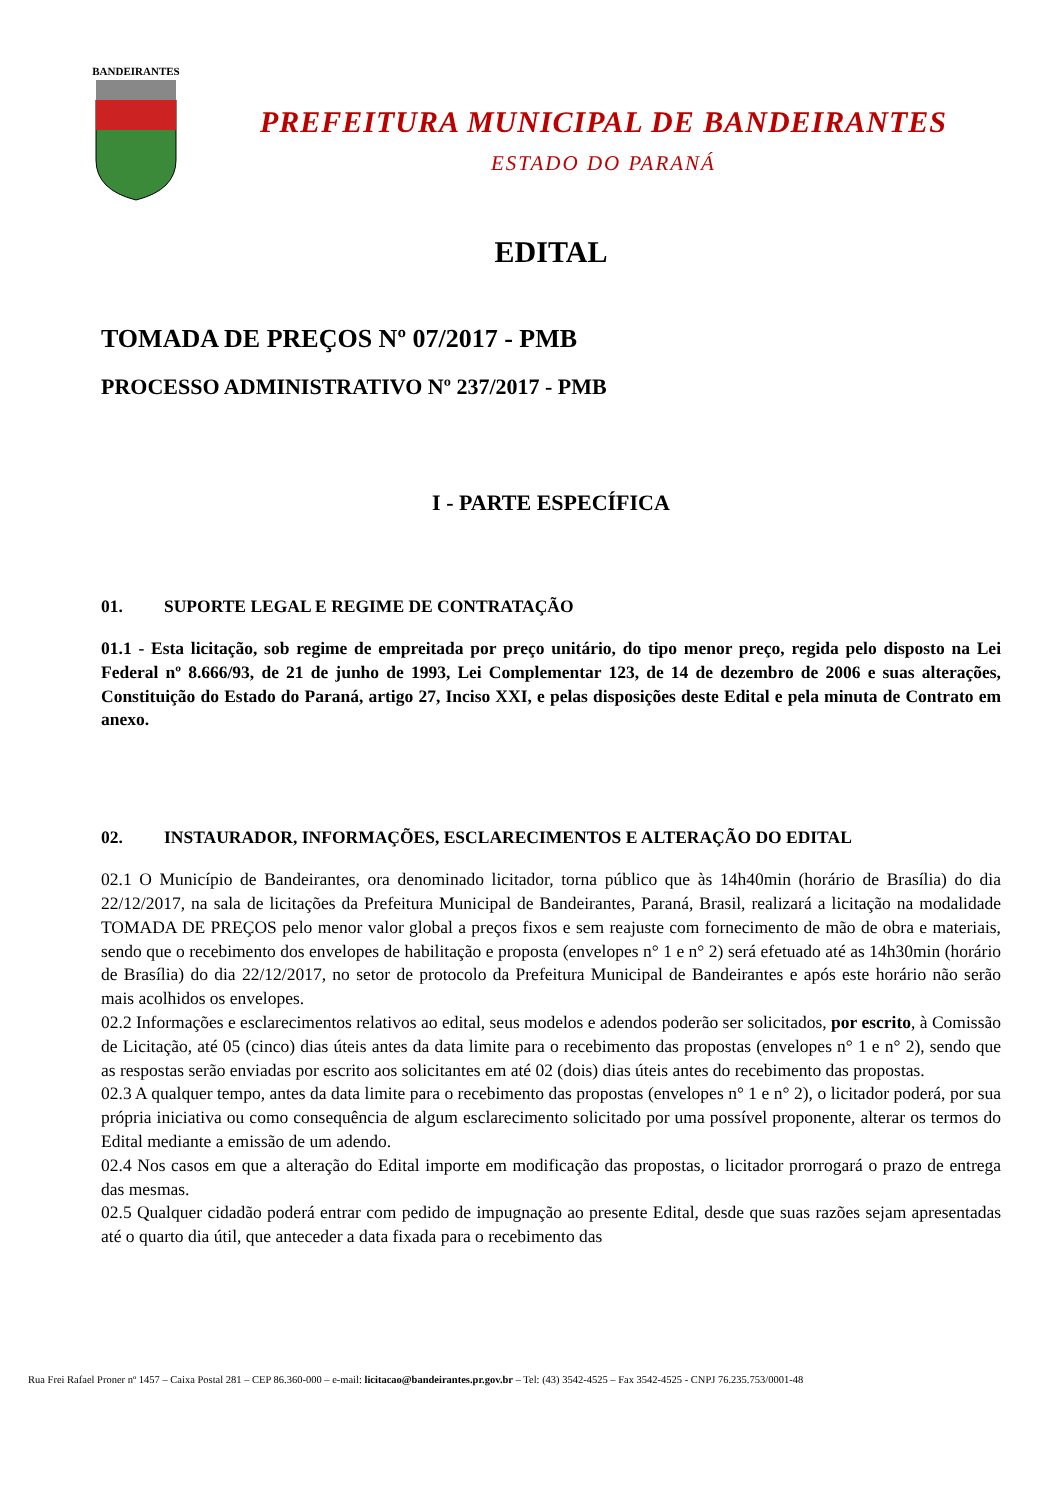BANDEIRANTES
PREFEITURA MUNICIPAL DE BANDEIRANTES
ESTADO DO PARANÁ
EDITAL
TOMADA DE PREÇOS Nº 07/2017 - PMB
PROCESSO ADMINISTRATIVO Nº 237/2017 - PMB
I - PARTE ESPECÍFICA
01. SUPORTE LEGAL E REGIME DE CONTRATAÇÃO
01.1 - Esta licitação, sob regime de empreitada por preço unitário, do tipo menor preço, regida pelo disposto na Lei Federal nº 8.666/93, de 21 de junho de 1993, Lei Complementar 123, de 14 de dezembro de 2006 e suas alterações, Constituição do Estado do Paraná, artigo 27, Inciso XXI, e pelas disposições deste Edital e pela minuta de Contrato em anexo.
02. INSTAURADOR, INFORMAÇÕES, ESCLARECIMENTOS E ALTERAÇÃO DO EDITAL
02.1 O Município de Bandeirantes, ora denominado licitador, torna público que às 14h40min (horário de Brasília) do dia 22/12/2017, na sala de licitações da Prefeitura Municipal de Bandeirantes, Paraná, Brasil, realizará a licitação na modalidade TOMADA DE PREÇOS pelo menor valor global a preços fixos e sem reajuste com fornecimento de mão de obra e materiais, sendo que o recebimento dos envelopes de habilitação e proposta (envelopes n° 1 e n° 2) será efetuado até as 14h30min (horário de Brasília) do dia 22/12/2017, no setor de protocolo da Prefeitura Municipal de Bandeirantes e após este horário não serão mais acolhidos os envelopes.
02.2 Informações e esclarecimentos relativos ao edital, seus modelos e adendos poderão ser solicitados, por escrito, à Comissão de Licitação, até 05 (cinco) dias úteis antes da data limite para o recebimento das propostas (envelopes n° 1 e n° 2), sendo que as respostas serão enviadas por escrito aos solicitantes em até 02 (dois) dias úteis antes do recebimento das propostas.
02.3 A qualquer tempo, antes da data limite para o recebimento das propostas (envelopes n° 1 e n° 2), o licitador poderá, por sua própria iniciativa ou como consequência de algum esclarecimento solicitado por uma possível proponente, alterar os termos do Edital mediante a emissão de um adendo.
02.4 Nos casos em que a alteração do Edital importe em modificação das propostas, o licitador prorrogará o prazo de entrega das mesmas.
02.5 Qualquer cidadão poderá entrar com pedido de impugnação ao presente Edital, desde que suas razões sejam apresentadas até o quarto dia útil, que anteceder a data fixada para o recebimento das
Rua Frei Rafael Proner nº 1457 – Caixa Postal 281 – CEP 86.360-000 – e-mail: licitacao@bandeirantes.pr.gov.br – Tel: (43) 3542-4525 – Fax 3542-4525 - CNPJ 76.235.753/0001-48